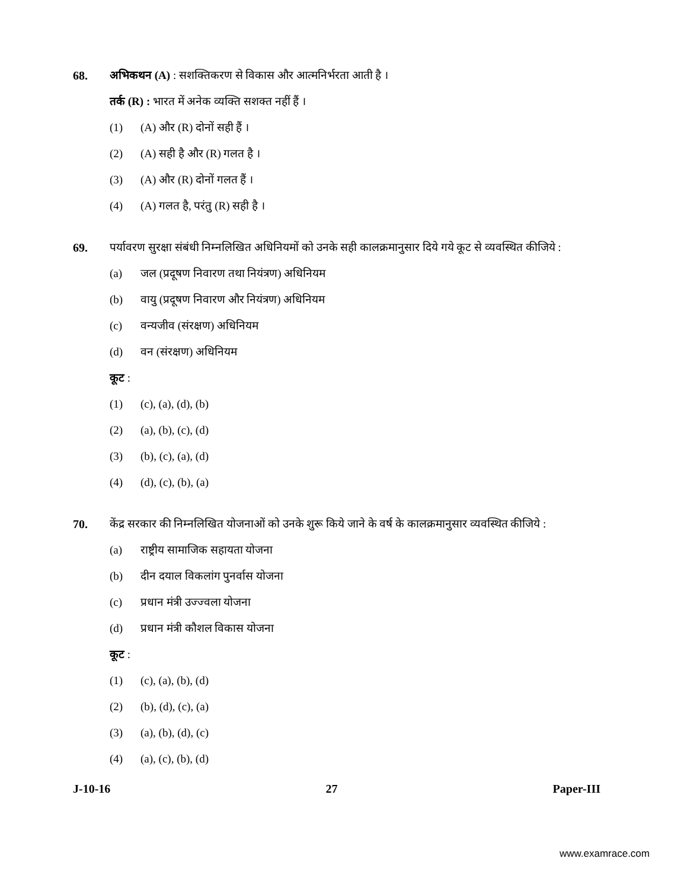68. अभिकथन (A) : सशक्तिकरण से विकास और आत्मनिर्भरता आती है ।
तर्क (R) : भारत में अनेक व्यक्ति सशक्त नहीं हैं ।
(1) (A) और (R) दोनों सही हैं ।
(2) (A) सही है और (R) गलत है ।
(3) (A) और (R) दोनों गलत हैं ।
(4) (A) गलत है, परंतु (R) सही है ।
69. पर्यावरण सुरक्षा संबंधी निम्नलिखित अधिनियमों को उनके सही कालक्रमानुसार दिये गये कूट से व्यवस्थित कीजिये :
(a) जल (प्रदूषण निवारण तथा नियंत्रण) अधिनियम
(b) वायु (प्रदूषण निवारण और नियंत्रण) अधिनियम
(c) वन्यजीव (संरक्षण) अधिनियम
(d) वन (संरक्षण) अधिनियम
कूट :
(1) (c), (a), (d), (b)
(2) (a), (b), (c), (d)
(3) (b), (c), (a), (d)
(4) (d), (c), (b), (a)
70. केंद्र सरकार की निम्नलिखित योजनाओं को उनके शुरू किये जाने के वर्ष के कालक्रमानुसार व्यवस्थित कीजिये :
(a) राष्ट्रीय सामाजिक सहायता योजना
(b) दीन दयाल विकलांग पुनर्वास योजना
(c) प्रधान मंत्री उज्ज्वला योजना
(d) प्रधान मंत्री कौशल विकास योजना
कूट :
(1) (c), (a), (b), (d)
(2) (b), (d), (c), (a)
(3) (a), (b), (d), (c)
(4) (a), (c), (b), (d)
J-10-16 27 Paper-III
www.examrace.com